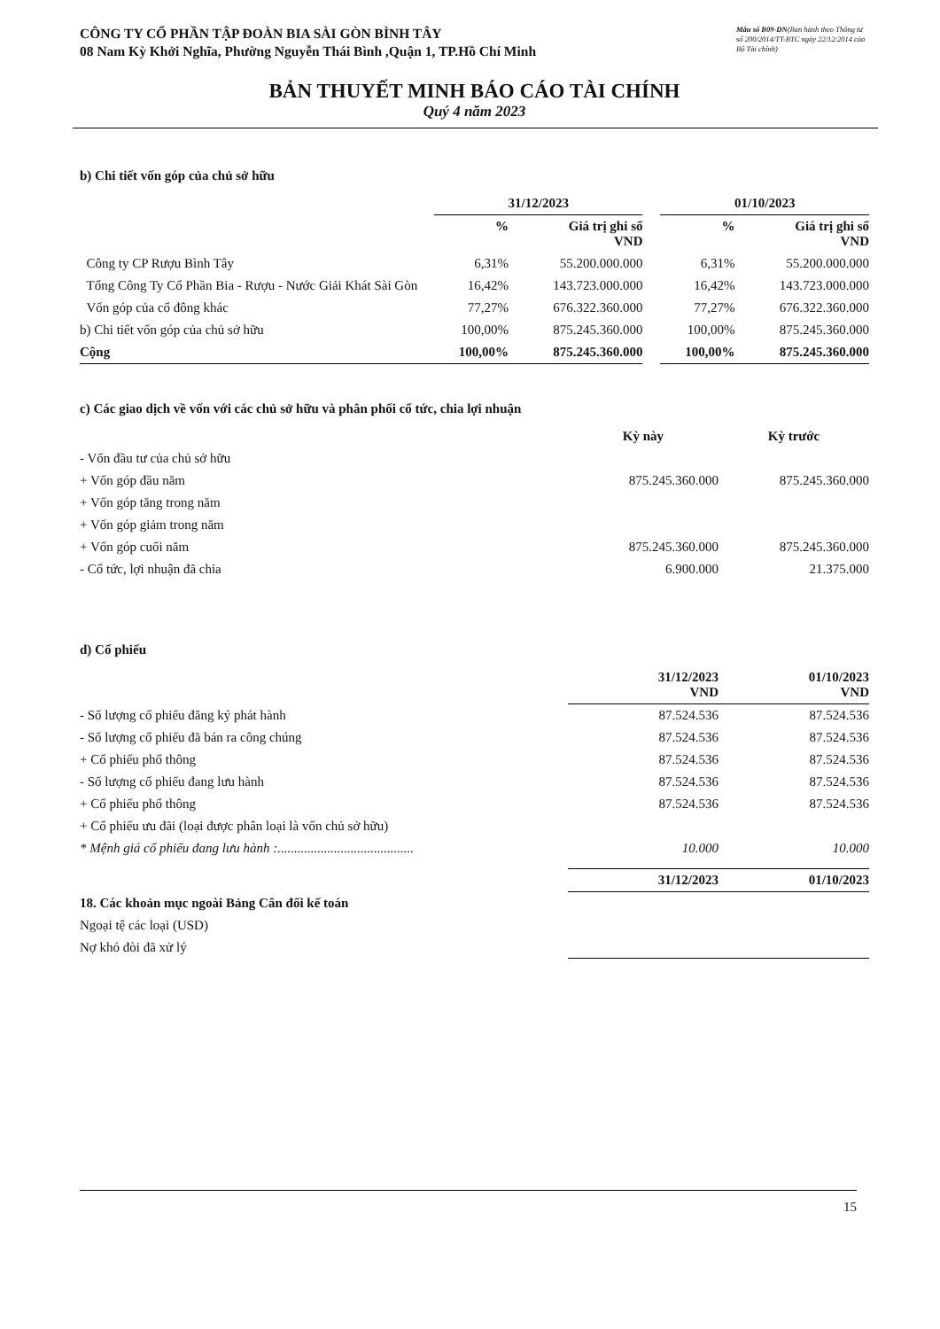CÔNG TY CỔ PHẦN TẬP ĐOÀN BIA SÀI GÒN BÌNH TÂY
08 Nam Kỳ Khởi Nghĩa, Phường Nguyễn Thái Bình ,Quận 1, TP.Hồ Chí Minh
Mẫu số B09-DN(Ban hành theo Thông tư số 200/2014/TT-BTC ngày 22/12/2014 của Bộ Tài chính)
BẢN THUYẾT MINH BÁO CÁO TÀI CHÍNH
Quý 4 năm 2023
b) Chi tiết vốn góp của chủ sở hữu
| | 31/12/2023 | | | 01/10/2023 | |
| --- | --- | --- | --- | --- | --- |
| | % | Giá trị ghi sổ VND | | % | Giá trị ghi sổ VND |
| Công ty CP Rượu Bình Tây | 6,31% | 55.200.000.000 | | 6,31% | 55.200.000.000 |
| Tổng Công Ty Cổ Phần Bia - Rượu - Nước Giải Khát Sài Gòn | 16,42% | 143.723.000.000 | | 16,42% | 143.723.000.000 |
| Vốn góp của cổ đông khác | 77,27% | 676.322.360.000 | | 77,27% | 676.322.360.000 |
| b) Chi tiết vốn góp của chủ sở hữu | 100,00% | 875.245.360.000 | | 100,00% | 875.245.360.000 |
| Cộng | 100,00% | 875.245.360.000 | | 100,00% | 875.245.360.000 |
c) Các giao dịch về vốn với các chủ sở hữu và phân phối cổ tức, chia lợi nhuận
| | Kỳ này | Kỳ trước |
| --- | --- | --- |
| - Vốn đầu tư của chủ sở hữu | | |
| + Vốn góp đầu năm | 875.245.360.000 | 875.245.360.000 |
| + Vốn góp tăng trong năm | | |
| + Vốn góp giảm trong năm | | |
| + Vốn góp cuối năm | 875.245.360.000 | 875.245.360.000 |
| - Cổ tức, lợi nhuận đã chia | 6.900.000 | 21.375.000 |
d) Cổ phiếu
| | 31/12/2023 VND | 01/10/2023 VND |
| --- | --- | --- |
| - Số lượng cổ phiếu đăng ký phát hành | 87.524.536 | 87.524.536 |
| - Số lượng cổ phiếu đã bán ra công chúng | 87.524.536 | 87.524.536 |
| + Cổ phiếu phổ thông | 87.524.536 | 87.524.536 |
| - Số lượng cổ phiếu đang lưu hành | 87.524.536 | 87.524.536 |
| + Cổ phiếu phổ thông | 87.524.536 | 87.524.536 |
| + Cổ phiếu ưu đãi (loại được phân loại là vốn chủ sở hữu) | | |
| * Mệnh giá cổ phiếu đang lưu hành :......................................... | 10.000 | 10.000 |
| | 31/12/2023 | 01/10/2023 |
| --- | --- | --- |
| 18. Các khoản mục ngoài Bảng Cân đối kế toán | | |
| Ngoại tệ các loại (USD) | | |
| Nợ khó đòi đã xử lý | | |
15